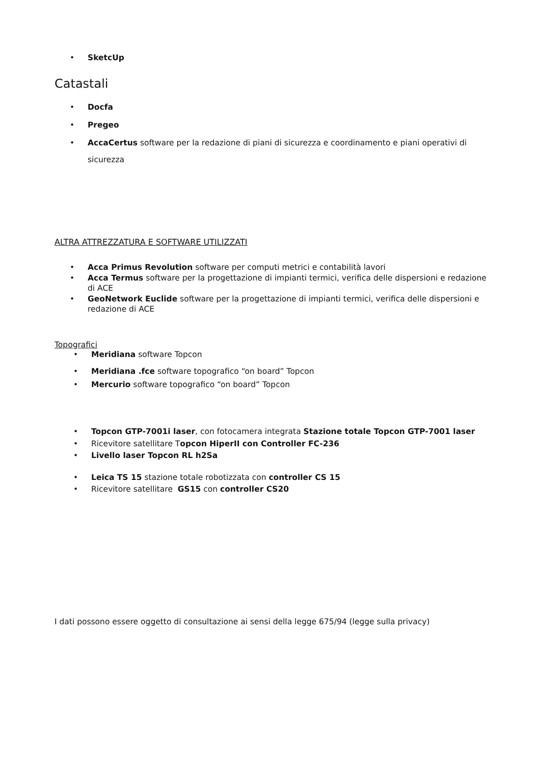• SketcUp
Catastali
• Docfa
• Pregeo
• AccaCertus software per la redazione di piani di sicurezza e coordinamento e piani operativi di sicurezza
ALTRA ATTREZZATURA E SOFTWARE UTILIZZATI
• Acca Primus Revolution software per computi metrici e contabilità lavori
• Acca Termus software per la progettazione di impianti termici, verifica delle dispersioni e redazione di ACE
• GeoNetwork Euclide software per la progettazione di impianti termici, verifica delle dispersioni e redazione di ACE
Topografici
• Meridiana software Topcon
• Meridiana .fce software topografico “on board” Topcon
• Mercurio software topografico “on board” Topcon
• Topcon GTP-7001i laser, con fotocamera integrata Stazione totale Topcon GTP-7001 laser
• Ricevitore satellitare Topcon HiperII con Controller FC-236
• Livello laser Topcon RL h2Sa
• Leica TS 15 stazione totale robotizzata con controller CS 15
• Ricevitore satellitare GS15 con controller CS20
I dati possono essere oggetto di consultazione ai sensi della legge 675/94 (legge sulla privacy)